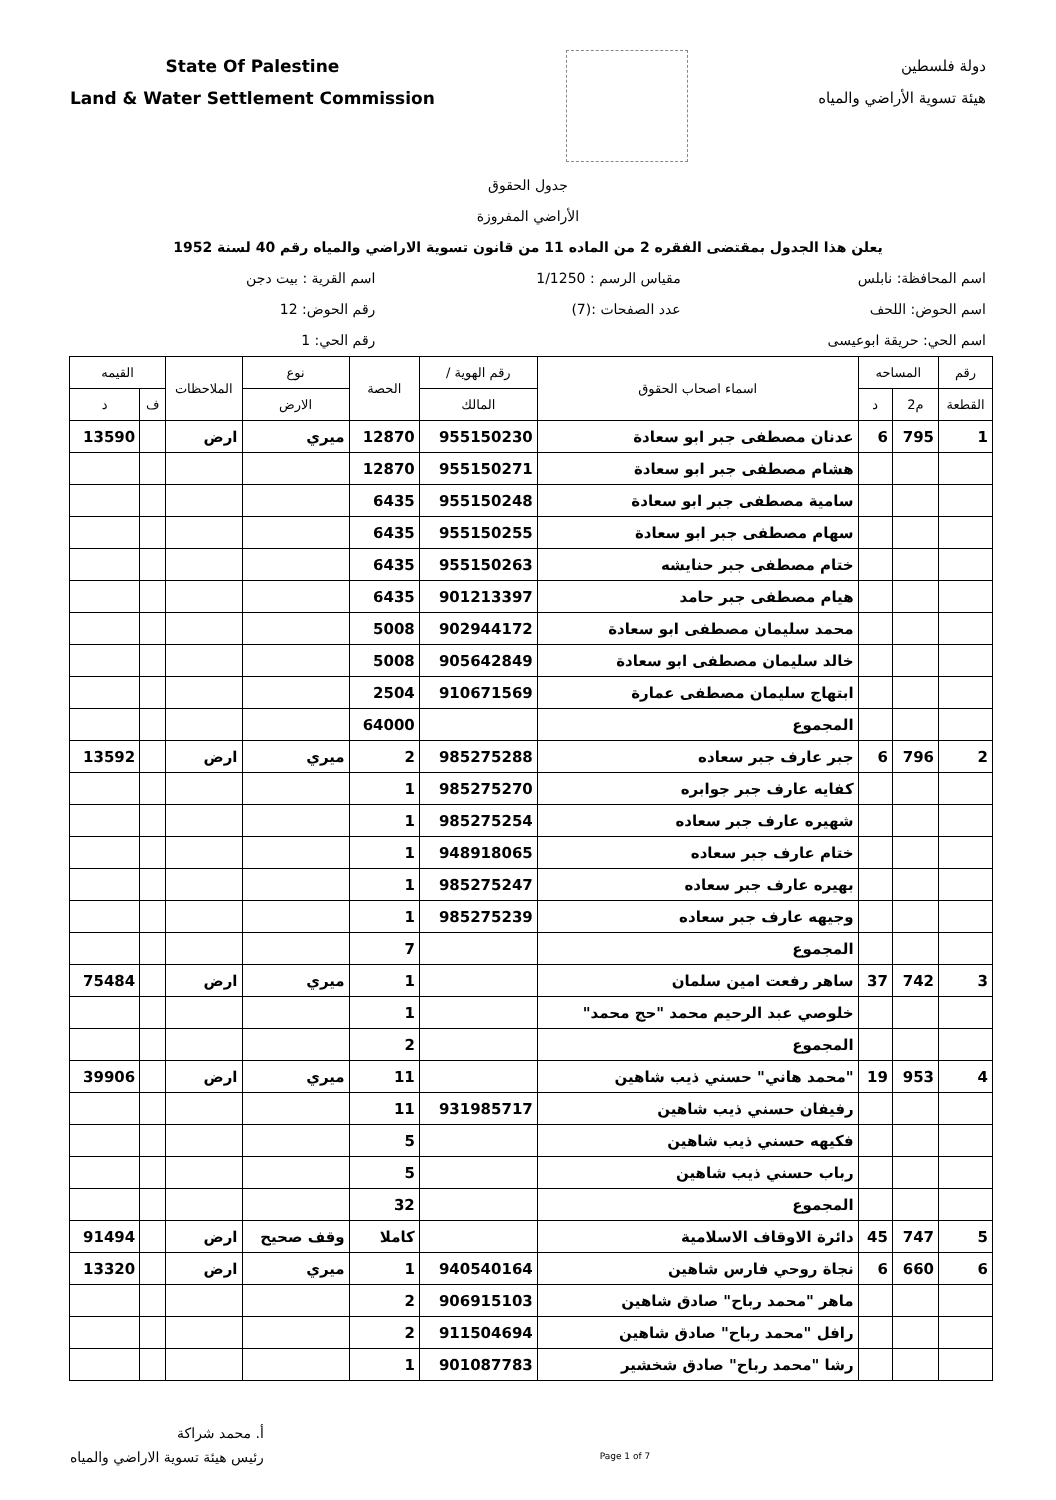State Of Palestine
Land & Water Settlement Commission
دولة فلسطين
هيئة تسوية الأراضي والمياه
جدول الحقوق
الأراضي المفروزة
يعلن هذا الجدول بمقتضى الفقره 2 من الماده 11 من قانون تسوية الاراضي والمياه رقم 40 لسنة 1952
اسم المحافظة: نابلس
مقياس الرسم : 1/1250
اسم القرية : بيت دجن
اسم الحوض: اللحف
عدد الصفحات :(7)
رقم الحوض: 12
اسم الحي: حريقة ابوعيسى
رقم الحي: 1
| رقم | المساحه | | اسماء اصحاب الحقوق | رقم الهوية / | الحصة | نوع | الملاحظات | القيمه | |
| --- | --- | --- | --- | --- | --- | --- | --- | --- | --- |
| القطعة | م2 | د | | المالك | | الارض | | ف | د |
| 1 | 795 | 6 | عدنان مصطفى جبر ابو سعادة | 955150230 | 12870 | ميري | ارض | | 13590 |
| | | | هشام مصطفى جبر ابو سعادة | 955150271 | 12870 | | | | |
| | | | سامية مصطفى جبر ابو سعادة | 955150248 | 6435 | | | | |
| | | | سهام مصطفى جبر ابو سعادة | 955150255 | 6435 | | | | |
| | | | ختام مصطفى جبر حنايشه | 955150263 | 6435 | | | | |
| | | | هيام مصطفى جبر حامد | 901213397 | 6435 | | | | |
| | | | محمد سليمان مصطفى ابو سعادة | 902944172 | 5008 | | | | |
| | | | خالد سليمان مصطفى ابو سعادة | 905642849 | 5008 | | | | |
| | | | ابتهاج سليمان مصطفى عمارة | 910671569 | 2504 | | | | |
| | | | المجموع | | 64000 | | | | |
| 2 | 796 | 6 | جبر عارف جبر سعاده | 985275288 | 2 | ميري | ارض | | 13592 |
| | | | كفايه عارف جبر جوابره | 985275270 | 1 | | | | |
| | | | شهيره عارف جبر سعاده | 985275254 | 1 | | | | |
| | | | ختام عارف جبر سعاده | 948918065 | 1 | | | | |
| | | | بهيره عارف جبر سعاده | 985275247 | 1 | | | | |
| | | | وجيهه عارف جبر سعاده | 985275239 | 1 | | | | |
| | | | المجموع | | 7 | | | | |
| 3 | 742 | 37 | ساهر رفعت امين سلمان | | 1 | ميري | ارض | | 75484 |
| | | | خلوصي عبد الرحيم محمد "حج محمد" | | 1 | | | | |
| | | | المجموع | | 2 | | | | |
| 4 | 953 | 19 | "محمد هاني" حسني ذيب شاهين | | 11 | ميري | ارض | | 39906 |
| | | | رفيفان حسني ذيب شاهين | 931985717 | 11 | | | | |
| | | | فكيهه حسني ذيب شاهين | | 5 | | | | |
| | | | رباب حسني ذيب شاهين | | 5 | | | | |
| | | | المجموع | | 32 | | | | |
| 5 | 747 | 45 | دائرة الاوقاف الاسلامية | | كاملا | وقف صحيح | ارض | | 91494 |
| 6 | 660 | 6 | نجاة روحي فارس شاهين | 940540164 | 1 | ميري | ارض | | 13320 |
| | | | ماهر "محمد رباح" صادق شاهين | 906915103 | 2 | | | | |
| | | | رافل "محمد رباح" صادق شاهين | 911504694 | 2 | | | | |
| | | | رشا "محمد رباح" صادق شخشير | 901087783 | 1 | | | | |
أ. محمد شراكة
رئيس هيئة تسوية الاراضي والمياه
Page 1 of 7